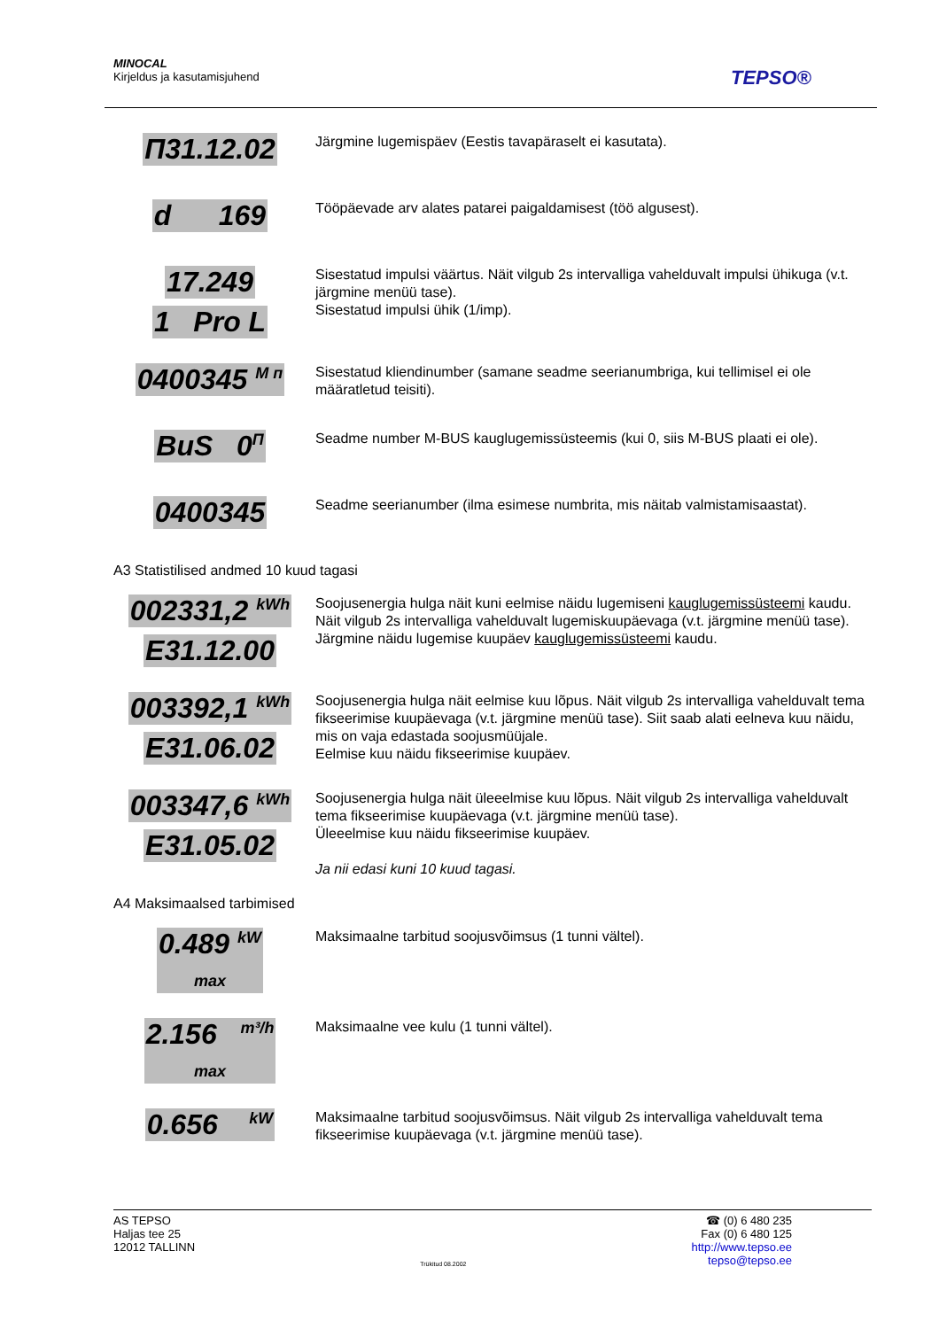MINOCAL
Kirjeldus ja kasutamisjuhend
TEPSO®
П31.12.02
Järgmine lugemispäev (Eestis tavapäraselt ei kasutata).
d 169
Tööpäevade arv alates patarei paigaldamisest (töö algusest).
17.249
1 Pro L
Sisestatud impulsi väärtus. Näit vilgub 2s intervalliga vahelduvalt impulsi ühikuga (v.t. järgmine menüü tase).
Sisestatud impulsi ühik (1/imp).
0400345 <sup>M п</sup>
Sisestatud kliendinumber (samane seadme seerianumbriga, kui tellimisel ei ole määratletud teisiti).
BuS 0<sup>П</sup>
Seadme number M-BUS kauglugemissüsteemis (kui 0, siis M-BUS plaati ei ole).
0400345
Seadme seerianumber (ilma esimese numbrita, mis näitab valmistamisaastat).
A3 Statistilised andmed 10 kuud tagasi
002331,2 <sup>kWh</sup>
E31.12.00
Soojusenergia hulga näit kuni eelmise näidu lugemiseni kauglugemissüsteemi kaudu. Näit vilgub 2s intervalliga vahelduvalt lugemiskuupäevaga (v.t. järgmine menüü tase).
Järgmine näidu lugemise kuupäev kauglugemissüsteemi kaudu.
003392,1 <sup>kWh</sup>
E31.06.02
Soojusenergia hulga näit eelmise kuu lõpus. Näit vilgub 2s intervalliga vahelduvalt tema fikseerimise kuupäevaga (v.t. järgmine menüü tase). Siit saab alati eelneva kuu näidu, mis on vaja edastada soojusmüüjale.
Eelmise kuu näidu fikseerimise kuupäev.
003347,6 <sup>kWh</sup>
E31.05.02
Soojusenergia hulga näit üleeelmise kuu lõpus. Näit vilgub 2s intervalliga vahelduvalt tema fikseerimise kuupäevaga (v.t. järgmine menüü tase).
Üleeelmise kuu näidu fikseerimise kuupäev.
Ja nii edasi kuni 10 kuud tagasi.
A4 Maksimaalsed tarbimised
0.489 <sup>kW</sup>
max
Maksimaalne tarbitud soojusvõimsus (1 tunni vältel).
2.156 <sup>m³/h</sup>
max
Maksimaalne vee kulu (1 tunni vältel).
0.656 <sup>kW</sup>
Maksimaalne tarbitud soojusvõimsus. Näit vilgub 2s intervalliga vahelduvalt tema fikseerimise kuupäevaga (v.t. järgmine menüü tase).
AS TEPSO
Haljas tee 25
12012 TALLINN
Trükitud 08.2002
☎ (0) 6 480 235
Fax (0) 6 480 125
http://www.tepso.ee
tepso@tepso.ee